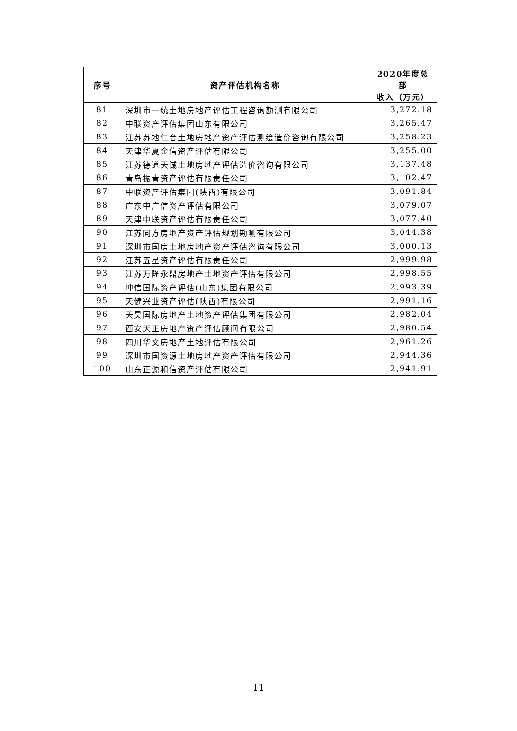| 序号 | 资产评估机构名称 | 2020年度总部 收入（万元） |
| --- | --- | --- |
| 81 | 深圳市一统土地房地产评估工程咨询勘测有限公司 | 3,272.18 |
| 82 | 中联资产评估集团山东有限公司 | 3,265.47 |
| 83 | 江苏苏地仁合土地房地产资产评估测绘造价咨询有限公司 | 3,258.23 |
| 84 | 天津华夏金信资产评估有限公司 | 3,255.00 |
| 85 | 江苏德道天诚土地房地产评估造价咨询有限公司 | 3,137.48 |
| 86 | 青岛振青资产评估有限责任公司 | 3,102.47 |
| 87 | 中联资产评估集团(陕西)有限公司 | 3,091.84 |
| 88 | 广东中广信资产评估有限公司 | 3,079.07 |
| 89 | 天津中联资产评估有限责任公司 | 3,077.40 |
| 90 | 江苏同方房地产资产评估规划勘测有限公司 | 3,044.38 |
| 91 | 深圳市国房土地房地产资产评估咨询有限公司 | 3,000.13 |
| 92 | 江苏五星资产评估有限责任公司 | 2,999.98 |
| 93 | 江苏万隆永鼎房地产土地资产评估有限公司 | 2,998.55 |
| 94 | 坤信国际资产评估(山东)集团有限公司 | 2,993.39 |
| 95 | 天健兴业资产评估(陕西)有限公司 | 2,991.16 |
| 96 | 天昊国际房地产土地资产评估集团有限公司 | 2,982.04 |
| 97 | 西安天正房地产资产评估顾问有限公司 | 2,980.54 |
| 98 | 四川华文房地产土地评估有限公司 | 2,961.26 |
| 99 | 深圳市国资源土地房地产资产评估有限公司 | 2,944.36 |
| 100 | 山东正源和信资产评估有限公司 | 2,941.91 |
11